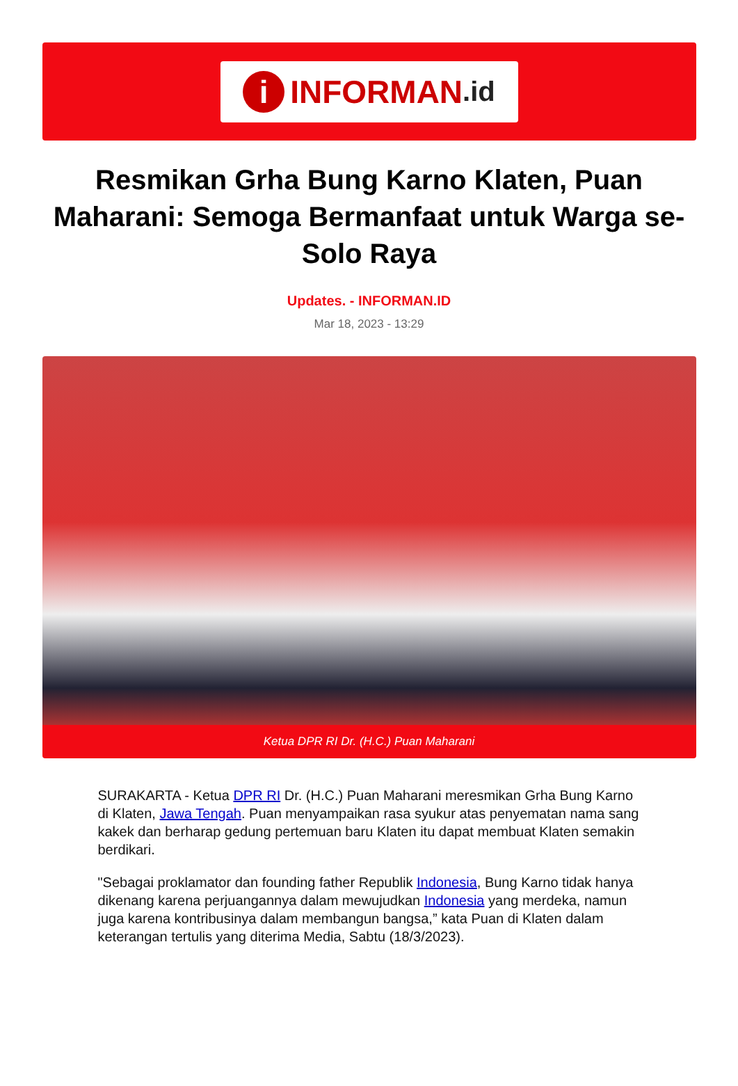i INFORMAN.id
Resmikan Grha Bung Karno Klaten, Puan Maharani: Semoga Bermanfaat untuk Warga se-Solo Raya
Updates. - INFORMAN.ID
Mar 18, 2023 - 13:29
Ketua DPR RI Dr. (H.C.) Puan Maharani
SURAKARTA - Ketua DPR RI Dr. (H.C.) Puan Maharani meresmikan Grha Bung Karno di Klaten, Jawa Tengah. Puan menyampaikan rasa syukur atas penyematan nama sang kakek dan berharap gedung pertemuan baru Klaten itu dapat membuat Klaten semakin berdikari.
"Sebagai proklamator dan founding father Republik Indonesia, Bung Karno tidak hanya dikenang karena perjuangannya dalam mewujudkan Indonesia yang merdeka, namun juga karena kontribusinya dalam membangun bangsa,” kata Puan di Klaten dalam keterangan tertulis yang diterima Media, Sabtu (18/3/2023).